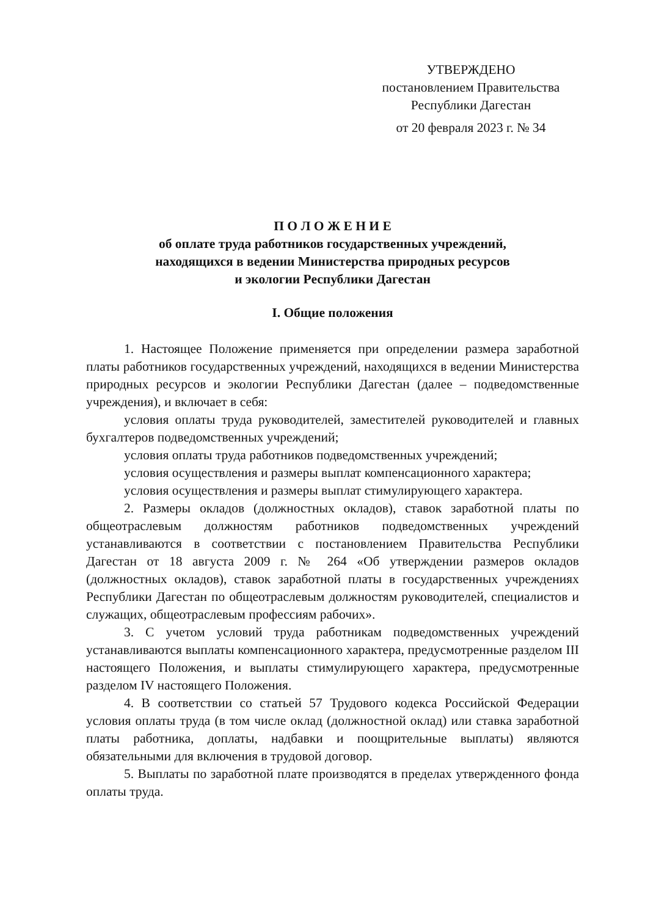УТВЕРЖДЕНО
постановлением Правительства
Республики Дагестан
от 20 февраля 2023 г. № 34
П О Л О Ж Е Н И Е
об оплате труда работников государственных учреждений,
находящихся в ведении Министерства природных ресурсов
и экологии Республики Дагестан
I. Общие положения
1. Настоящее Положение применяется при определении размера заработной платы работников государственных учреждений, находящихся в ведении Министерства природных ресурсов и экологии Республики Дагестан (далее – подведомственные учреждения), и включает в себя:
условия оплаты труда руководителей, заместителей руководителей и главных бухгалтеров подведомственных учреждений;
условия оплаты труда работников подведомственных учреждений;
условия осуществления и размеры выплат компенсационного характера;
условия осуществления и размеры выплат стимулирующего характера.
2. Размеры окладов (должностных окладов), ставок заработной платы по общеотраслевым должностям работников подведомственных учреждений устанавливаются в соответствии с постановлением Правительства Республики Дагестан от 18 августа 2009 г. № 264 «Об утверждении размеров окладов (должностных окладов), ставок заработной платы в государственных учреждениях Республики Дагестан по общеотраслевым должностям руководителей, специалистов и служащих, общеотраслевым профессиям рабочих».
3. С учетом условий труда работникам подведомственных учреждений устанавливаются выплаты компенсационного характера, предусмотренные разделом III настоящего Положения, и выплаты стимулирующего характера, предусмотренные разделом IV настоящего Положения.
4. В соответствии со статьей 57 Трудового кодекса Российской Федерации условия оплаты труда (в том числе оклад (должностной оклад) или ставка заработной платы работника, доплаты, надбавки и поощрительные выплаты) являются обязательными для включения в трудовой договор.
5. Выплаты по заработной плате производятся в пределах утвержденного фонда оплаты труда.